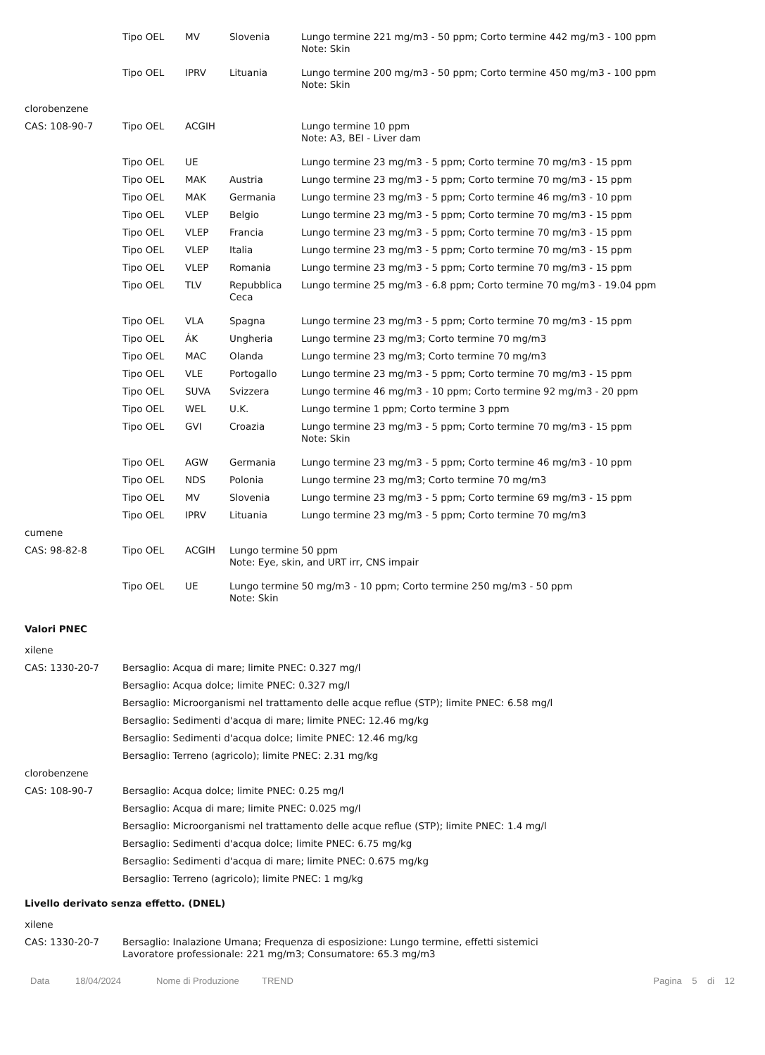| | Tipo OEL | MV | Slovenia | Lungo termine 221 mg/m3 - 50 ppm; Corto termine 442 mg/m3 - 100 ppm Note: Skin |
| | Tipo OEL | IPRV | Lituania | Lungo termine 200 mg/m3 - 50 ppm; Corto termine 450 mg/m3 - 100 ppm Note: Skin |
| clorobenzene | | | | |
| CAS: 108-90-7 | Tipo OEL | ACGIH | | Lungo termine 10 ppm Note: A3, BEI - Liver dam |
| | Tipo OEL | UE | | Lungo termine 23 mg/m3 - 5 ppm; Corto termine 70 mg/m3 - 15 ppm |
| | Tipo OEL | MAK | Austria | Lungo termine 23 mg/m3 - 5 ppm; Corto termine 70 mg/m3 - 15 ppm |
| | Tipo OEL | MAK | Germania | Lungo termine 23 mg/m3 - 5 ppm; Corto termine 46 mg/m3 - 10 ppm |
| | Tipo OEL | VLEP | Belgio | Lungo termine 23 mg/m3 - 5 ppm; Corto termine 70 mg/m3 - 15 ppm |
| | Tipo OEL | VLEP | Francia | Lungo termine 23 mg/m3 - 5 ppm; Corto termine 70 mg/m3 - 15 ppm |
| | Tipo OEL | VLEP | Italia | Lungo termine 23 mg/m3 - 5 ppm; Corto termine 70 mg/m3 - 15 ppm |
| | Tipo OEL | VLEP | Romania | Lungo termine 23 mg/m3 - 5 ppm; Corto termine 70 mg/m3 - 15 ppm |
| | Tipo OEL | TLV | Repubblica Ceca | Lungo termine 25 mg/m3 - 6.8 ppm; Corto termine 70 mg/m3 - 19.04 ppm |
| | Tipo OEL | VLA | Spagna | Lungo termine 23 mg/m3 - 5 ppm; Corto termine 70 mg/m3 - 15 ppm |
| | Tipo OEL | ÁK | Ungheria | Lungo termine 23 mg/m3; Corto termine 70 mg/m3 |
| | Tipo OEL | MAC | Olanda | Lungo termine 23 mg/m3; Corto termine 70 mg/m3 |
| | Tipo OEL | VLE | Portogallo | Lungo termine 23 mg/m3 - 5 ppm; Corto termine 70 mg/m3 - 15 ppm |
| | Tipo OEL | SUVA | Svizzera | Lungo termine 46 mg/m3 - 10 ppm; Corto termine 92 mg/m3 - 20 ppm |
| | Tipo OEL | WEL | U.K. | Lungo termine 1 ppm; Corto termine 3 ppm |
| | Tipo OEL | GVI | Croazia | Lungo termine 23 mg/m3 - 5 ppm; Corto termine 70 mg/m3 - 15 ppm Note: Skin |
| | Tipo OEL | AGW | Germania | Lungo termine 23 mg/m3 - 5 ppm; Corto termine 46 mg/m3 - 10 ppm |
| | Tipo OEL | NDS | Polonia | Lungo termine 23 mg/m3; Corto termine 70 mg/m3 |
| | Tipo OEL | MV | Slovenia | Lungo termine 23 mg/m3 - 5 ppm; Corto termine 69 mg/m3 - 15 ppm |
| | Tipo OEL | IPRV | Lituania | Lungo termine 23 mg/m3 - 5 ppm; Corto termine 70 mg/m3 |
| cumene | | | | |
| CAS: 98-82-8 | Tipo OEL | ACGIH | Lungo termine 50 ppm Note: Eye, skin, and URT irr, CNS impair | |
| | Tipo OEL | UE | Lungo termine 50 mg/m3 - 10 ppm; Corto termine 250 mg/m3 - 50 ppm Note: Skin | |
Valori PNEC
xilene
| CAS: 1330-20-7 | Bersaglio: Acqua di mare; limite PNEC: 0.327 mg/l |
| | Bersaglio: Acqua dolce; limite PNEC: 0.327 mg/l |
| | Bersaglio: Microorganismi nel trattamento delle acque reflue (STP); limite PNEC: 6.58 mg/l |
| | Bersaglio: Sedimenti d'acqua di mare; limite PNEC: 12.46 mg/kg |
| | Bersaglio: Sedimenti d'acqua dolce; limite PNEC: 12.46 mg/kg |
| | Bersaglio: Terreno (agricolo); limite PNEC: 2.31 mg/kg |
| clorobenzene | |
| CAS: 108-90-7 | Bersaglio: Acqua dolce; limite PNEC: 0.25 mg/l |
| | Bersaglio: Acqua di mare; limite PNEC: 0.025 mg/l |
| | Bersaglio: Microorganismi nel trattamento delle acque reflue (STP); limite PNEC: 1.4 mg/l |
| | Bersaglio: Sedimenti d'acqua dolce; limite PNEC: 6.75 mg/kg |
| | Bersaglio: Sedimenti d'acqua di mare; limite PNEC: 0.675 mg/kg |
| | Bersaglio: Terreno (agricolo); limite PNEC: 1 mg/kg |
Livello derivato senza effetto. (DNEL)
xilene
| CAS: 1330-20-7 | Bersaglio: Inalazione Umana; Frequenza di esposizione: Lungo termine, effetti sistemici Lavoratore professionale: 221 mg/m3; Consumatore: 65.3 mg/m3 |
Data 18/04/2024 Nome di Produzione TREND Pagina 5 di 12